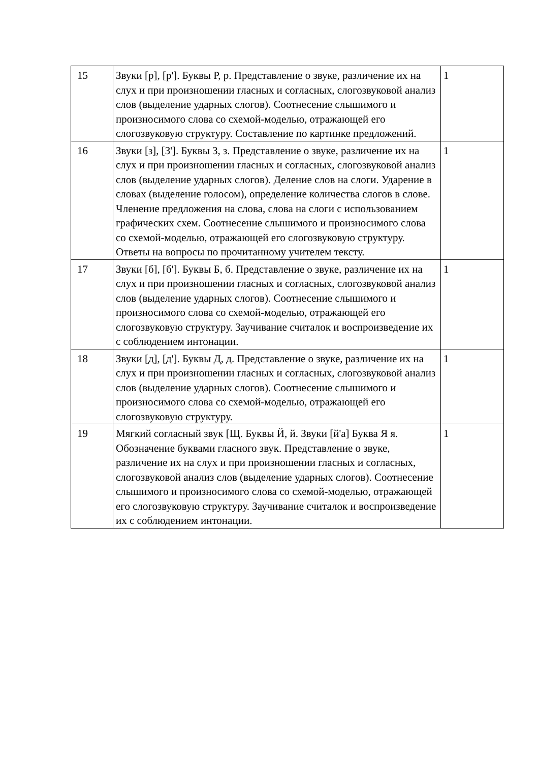| 15 | Звуки [р], [р']. Буквы Р, р. Представление о звуке, различение их на слух и при произношении гласных и согласных, слогозвуковой анализ слов (выделение ударных слогов). Соотнесение слышимого и произносимого слова со схемой-моделью, отражающей его слогозвуковую структуру. Составление по картинке предложений. | 1 |
| 16 | Звуки [з], [З']. Буквы З, з. Представление о звуке, различение их на слух и при произношении гласных и согласных, слогозвуковой анализ слов (выделение ударных слогов). Деление слов на слоги. Ударение в словах (выделение голосом), определение количества слогов в слове. Членение предложения на слова, слова на слоги с использованием графических схем. Соотнесение слышимого и произносимого слова со схемой-моделью, отражающей его слогозвуковую структуру. Ответы на вопросы по прочитанному учителем тексту. | 1 |
| 17 | Звуки [б], [б']. Буквы Б, б. Представление о звуке, различение их на слух и при произношении гласных и согласных, слогозвуковой анализ слов (выделение ударных слогов). Соотнесение слышимого и произносимого слова со схемой-моделью, отражающей его слогозвуковую структуру. Заучивание считалок и воспроизведение их с соблюдением интонации. | 1 |
| 18 | Звуки [д], [д']. Буквы Д, д. Представление о звуке, различение их на слух и при произношении гласных и согласных, слогозвуковой анализ слов (выделение ударных слогов). Соотнесение слышимого и произносимого слова со схемой-моделью, отражающей его слогозвуковую структуру. | 1 |
| 19 | Мягкий согласный звук [Щ. Буквы Й, й. Звуки [й'а] Буква Я я. Обозначение буквами гласного звук. Представление о звуке, различение их на слух и при произношении гласных и согласных, слогозвуковой анализ слов (выделение ударных слогов). Соотнесение слышимого и произносимого слова со схемой-моделью, отражающей его слогозвуковую структуру. Заучивание считалок и воспроизведение их с соблюдением интонации. | 1 |